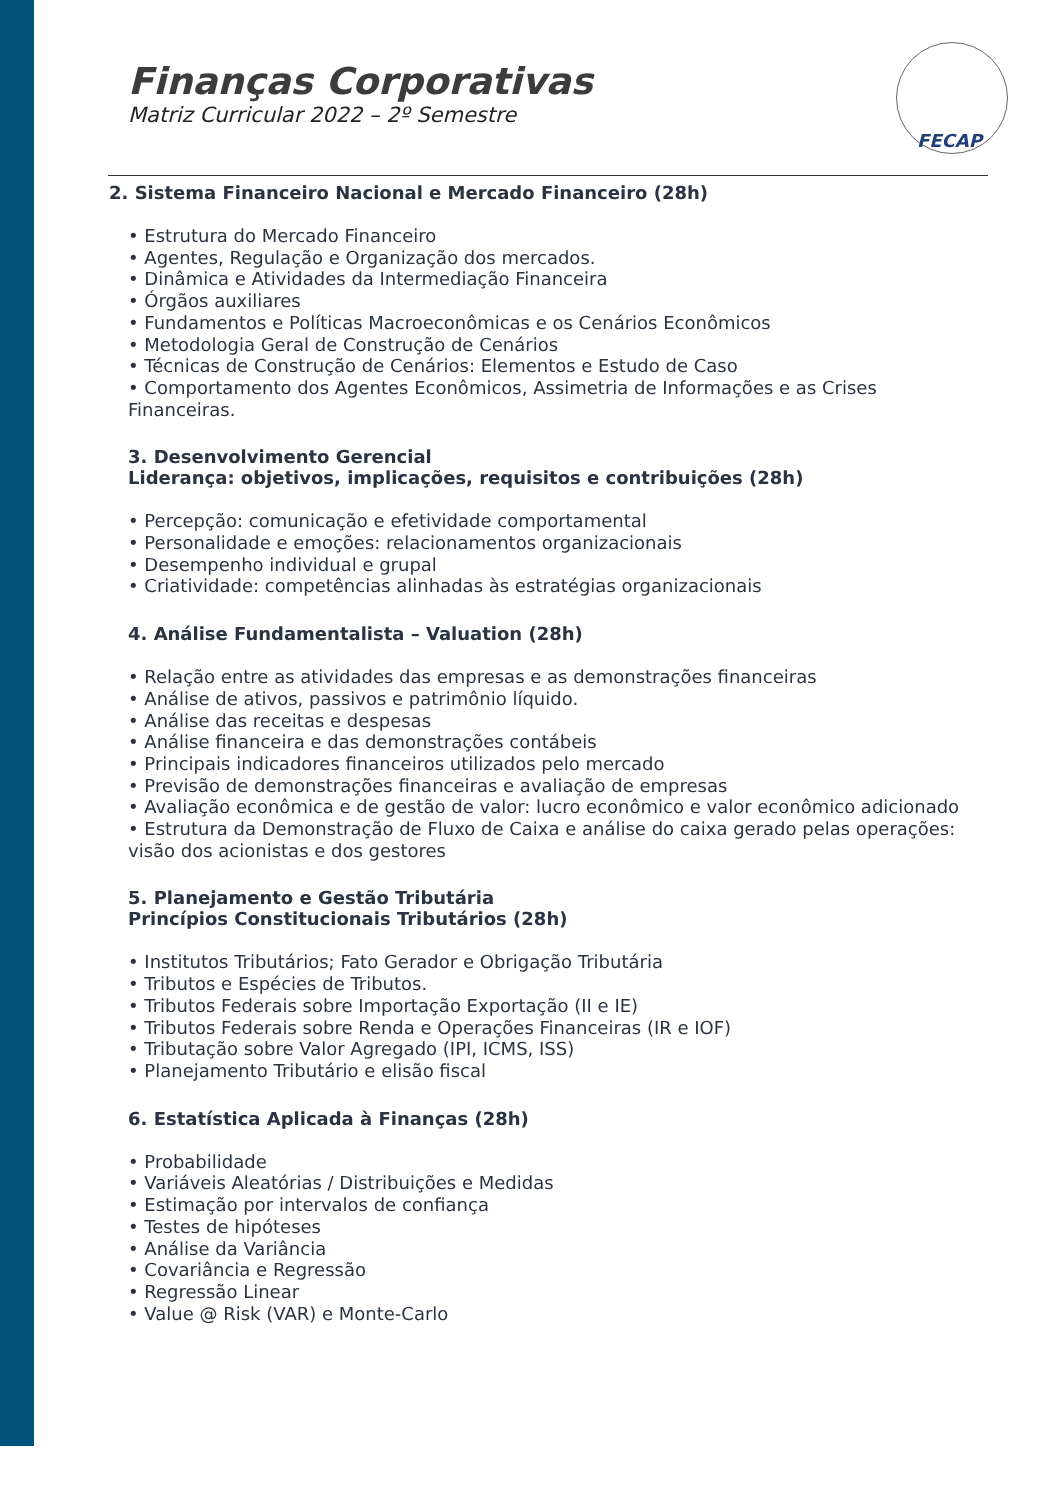FECAP
Finanças Corporativas
Matriz Curricular 2022 – 2º Semestre
2. Sistema Financeiro Nacional e Mercado Financeiro (28h)
• Estrutura do Mercado Financeiro
• Agentes, Regulação e Organização dos mercados.
• Dinâmica e Atividades da Intermediação Financeira
• Órgãos auxiliares
• Fundamentos e Políticas Macroeconômicas e os Cenários Econômicos
• Metodologia Geral de Construção de Cenários
• Técnicas de Construção de Cenários: Elementos e Estudo de Caso
• Comportamento dos Agentes Econômicos, Assimetria de Informações e as Crises Financeiras.
3. Desenvolvimento Gerencial
Liderança: objetivos, implicações, requisitos e contribuições (28h)
• Percepção: comunicação e efetividade comportamental
• Personalidade e emoções: relacionamentos organizacionais
• Desempenho individual e grupal
• Criatividade: competências alinhadas às estratégias organizacionais
4. Análise Fundamentalista – Valuation (28h)
• Relação entre as atividades das empresas e as demonstrações financeiras
• Análise de ativos, passivos e patrimônio líquido.
• Análise das receitas e despesas
• Análise financeira e das demonstrações contábeis
• Principais indicadores financeiros utilizados pelo mercado
• Previsão de demonstrações financeiras e avaliação de empresas
• Avaliação econômica e de gestão de valor: lucro econômico e valor econômico adicionado
• Estrutura da Demonstração de Fluxo de Caixa e análise do caixa gerado pelas operações: visão dos acionistas e dos gestores
5. Planejamento e Gestão Tributária
Princípios Constitucionais Tributários (28h)
• Institutos Tributários; Fato Gerador e Obrigação Tributária
• Tributos e Espécies de Tributos.
• Tributos Federais sobre Importação Exportação (II e IE)
• Tributos Federais sobre Renda e Operações Financeiras (IR e IOF)
• Tributação sobre Valor Agregado (IPI, ICMS, ISS)
• Planejamento Tributário e elisão fiscal
6. Estatística Aplicada à Finanças (28h)
• Probabilidade
• Variáveis Aleatórias / Distribuições e Medidas
• Estimação por intervalos de confiança
• Testes de hipóteses
• Análise da Variância
• Covariância e Regressão
• Regressão Linear
• Value @ Risk (VAR) e Monte-Carlo